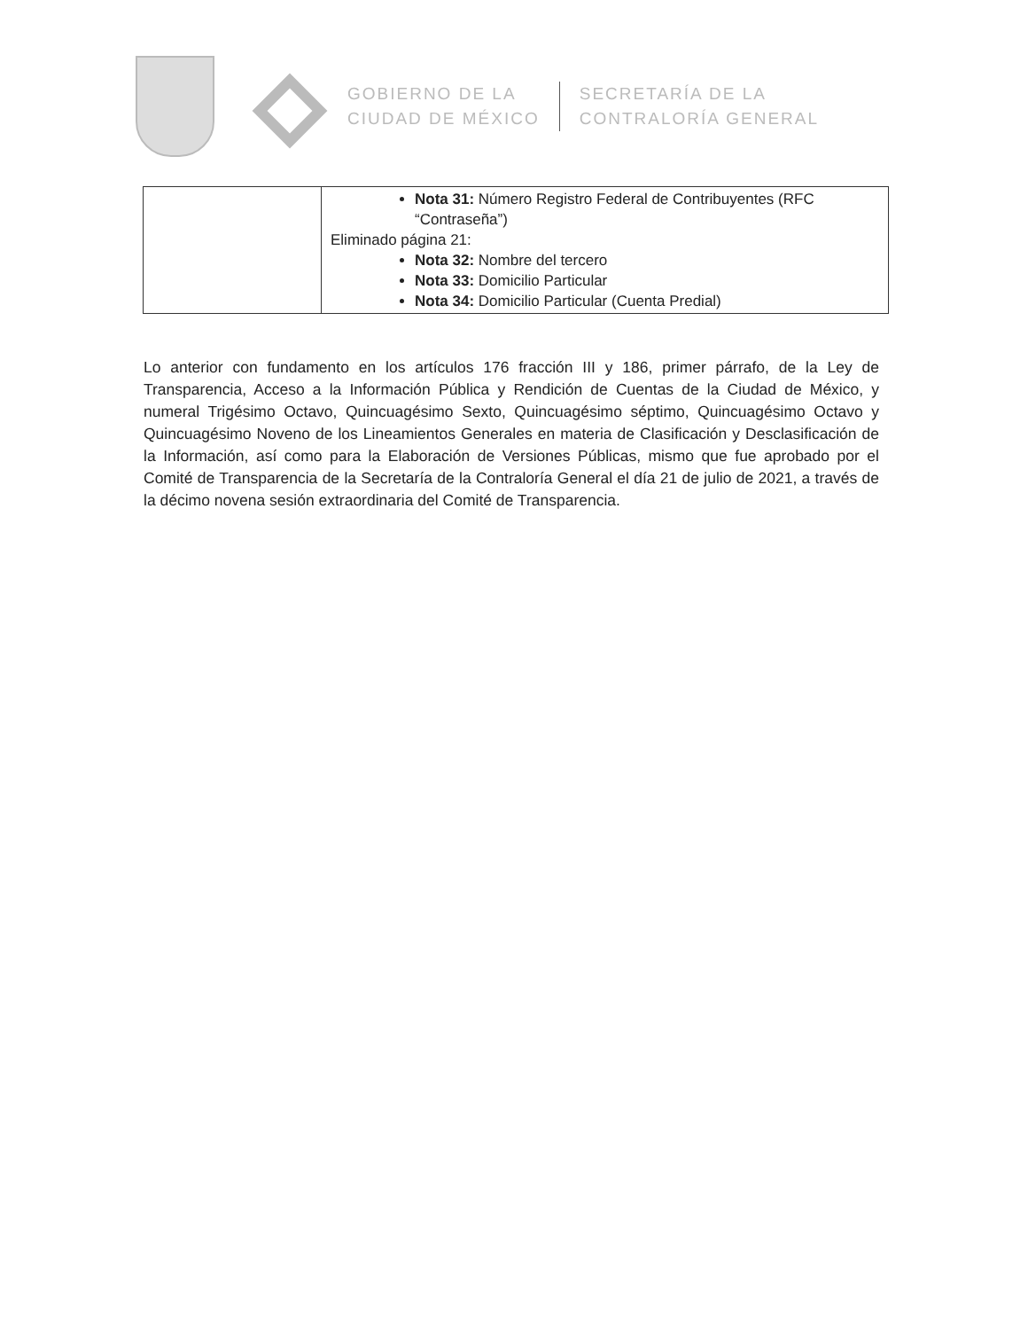GOBIERNO DE LA
CIUDAD DE MÉXICO
SECRETARÍA DE LA
CONTRALORÍA GENERAL
| | Nota 31: Número Registro Federal de Contribuyentes (RFC “Contraseña”) Eliminado página 21: Nota 32: Nombre del tercero Nota 33: Domicilio Particular Nota 34: Domicilio Particular (Cuenta Predial) |
Lo anterior con fundamento en los artículos 176 fracción III y 186, primer párrafo, de la Ley de Transparencia, Acceso a la Información Pública y Rendición de Cuentas de la Ciudad de México, y numeral Trigésimo Octavo, Quincuagésimo Sexto, Quincuagésimo séptimo, Quincuagésimo Octavo y Quincuagésimo Noveno de los Lineamientos Generales en materia de Clasificación y Desclasificación de la Información, así como para la Elaboración de Versiones Públicas, mismo que fue aprobado por el Comité de Transparencia de la Secretaría de la Contraloría General el día 21 de julio de 2021, a través de la décimo novena sesión extraordinaria del Comité de Transparencia.